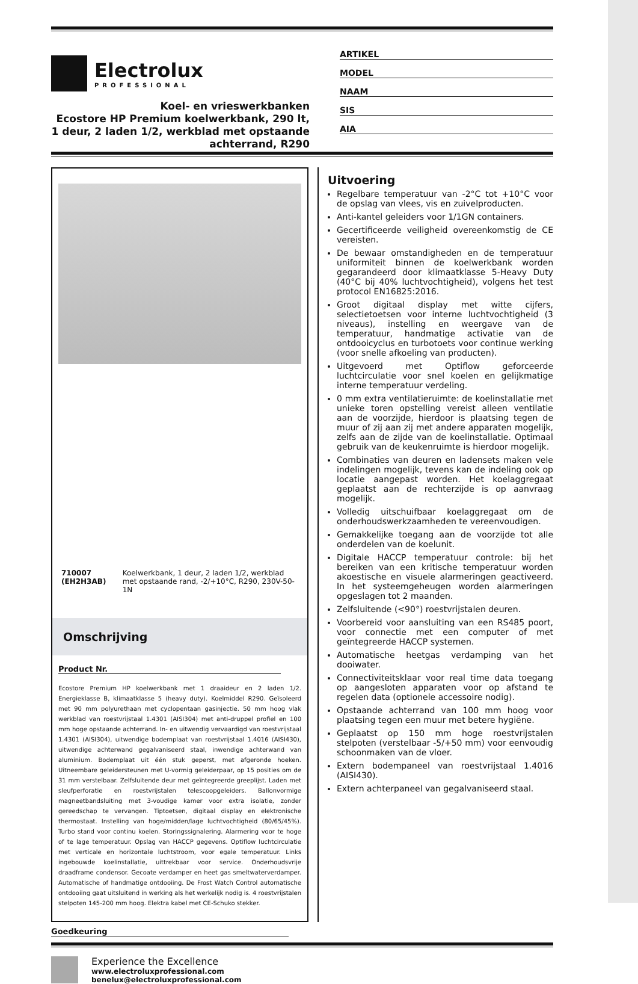Electrolux
PROFESSIONAL
Koel- en vrieswerkbanken
Ecostore HP Premium koelwerkbank, 290 lt, 1 deur, 2 laden 1/2, werkblad met opstaande achterrand, R290
ARTIKEL
MODEL
NAAM
SIS
AIA
710007 (EH2H3AB) Koelwerkbank, 1 deur, 2 laden 1/2, werkblad met opstaande rand, -2/+10°C, R290, 230V-50-1N
Omschrijving
Product Nr.
Ecostore Premium HP koelwerkbank met 1 draaideur en 2 laden 1/2. Energieklasse B, klimaatklasse 5 (heavy duty). Koelmiddel R290. Geïsoleerd met 90 mm polyurethaan met cyclopentaan gasinjectie. 50 mm hoog vlak werkblad van roestvrijstaal 1.4301 (AISI304) met anti-druppel profiel en 100 mm hoge opstaande achterrand. In- en uitwendig vervaardigd van roestvrijstaal 1.4301 (AISI304), uitwendige bodemplaat van roestvrijstaal 1.4016 (AISI430), uitwendige achterwand gegalvaniseerd staal, inwendige achterwand van aluminium. Bodemplaat uit één stuk geperst, met afgeronde hoeken. Uitneembare geleidersteunen met U-vormig geleiderpaar, op 15 posities om de 31 mm verstelbaar. Zelfsluitende deur met geïntegreerde greeplijst. Laden met sleufperforatie en roestvrijstalen telescoopgeleiders. Ballonvormige magneetbandsluiting met 3-voudige kamer voor extra isolatie, zonder gereedschap te vervangen. Tiptoetsen, digitaal display en elektronische thermostaat. Instelling van hoge/midden/lage luchtvochtigheid (80/65/45%). Turbo stand voor continu koelen. Storingssignalering. Alarmering voor te hoge of te lage temperatuur. Opslag van HACCP gegevens. Optiflow luchtcirculatie met verticale en horizontale luchtstroom, voor egale temperatuur. Links ingebouwde koelinstallatie, uittrekbaar voor service. Onderhoudsvrije draadframe condensor. Gecoate verdamper en heet gas smeltwaterverdamper. Automatische of handmatige ontdooiing. De Frost Watch Control automatische ontdooiing gaat uitsluitend in werking als het werkelijk nodig is. 4 roestvrijstalen stelpoten 145-200 mm hoog. Elektra kabel met CE-Schuko stekker.
Uitvoering
Regelbare temperatuur van -2°C tot +10°C voor de opslag van vlees, vis en zuivelproducten.
Anti-kantel geleiders voor 1/1GN containers.
Gecertificeerde veiligheid overeenkomstig de CE vereisten.
De bewaar omstandigheden en de temperatuur uniformiteit binnen de koelwerkbank worden gegarandeerd door klimaatklasse 5-Heavy Duty (40°C bij 40% luchtvochtigheid), volgens het test protocol EN16825:2016.
Groot digitaal display met witte cijfers, selectietoetsen voor interne luchtvochtigheid (3 niveaus), instelling en weergave van de temperatuur, handmatige activatie van de ontdooicyclus en turbotoets voor continue werking (voor snelle afkoeling van producten).
Uitgevoerd met Optiflow geforceerde luchtcirculatie voor snel koelen en gelijkmatige interne temperatuur verdeling.
0 mm extra ventilatieruimte: de koelinstallatie met unieke toren opstelling vereist alleen ventilatie aan de voorzijde, hierdoor is plaatsing tegen de muur of zij aan zij met andere apparaten mogelijk, zelfs aan de zijde van de koelinstallatie. Optimaal gebruik van de keukenruimte is hierdoor mogelijk.
Combinaties van deuren en ladensets maken vele indelingen mogelijk, tevens kan de indeling ook op locatie aangepast worden. Het koelaggregaat geplaatst aan de rechterzijde is op aanvraag mogelijk.
Volledig uitschuifbaar koelaggregaat om de onderhoudswerkzaamheden te vereenvoudigen.
Gemakkelijke toegang aan de voorzijde tot alle onderdelen van de koelunit.
Digitale HACCP temperatuur controle: bij het bereiken van een kritische temperatuur worden akoestische en visuele alarmeringen geactiveerd. In het systeemgeheugen worden alarmeringen opgeslagen tot 2 maanden.
Zelfsluitende (<90°) roestvrijstalen deuren.
Voorbereid voor aansluiting van een RS485 poort, voor connectie met een computer of met geïntegreerde HACCP systemen.
Automatische heetgas verdamping van het dooiwater.
Connectiviteitsklaar voor real time data toegang op aangesloten apparaten voor op afstand te regelen data (optionele accessoire nodig).
Opstaande achterrand van 100 mm hoog voor plaatsing tegen een muur met betere hygiëne.
Geplaatst op 150 mm hoge roestvrijstalen stelpoten (verstelbaar -5/+50 mm) voor eenvoudig schoonmaken van de vloer.
Extern bodempaneel van roestvrijstaal 1.4016 (AISI430).
Extern achterpaneel van gegalvaniseerd staal.
Goedkeuring
Experience the Excellence
www.electroluxprofessional.com
benelux@electroluxprofessional.com